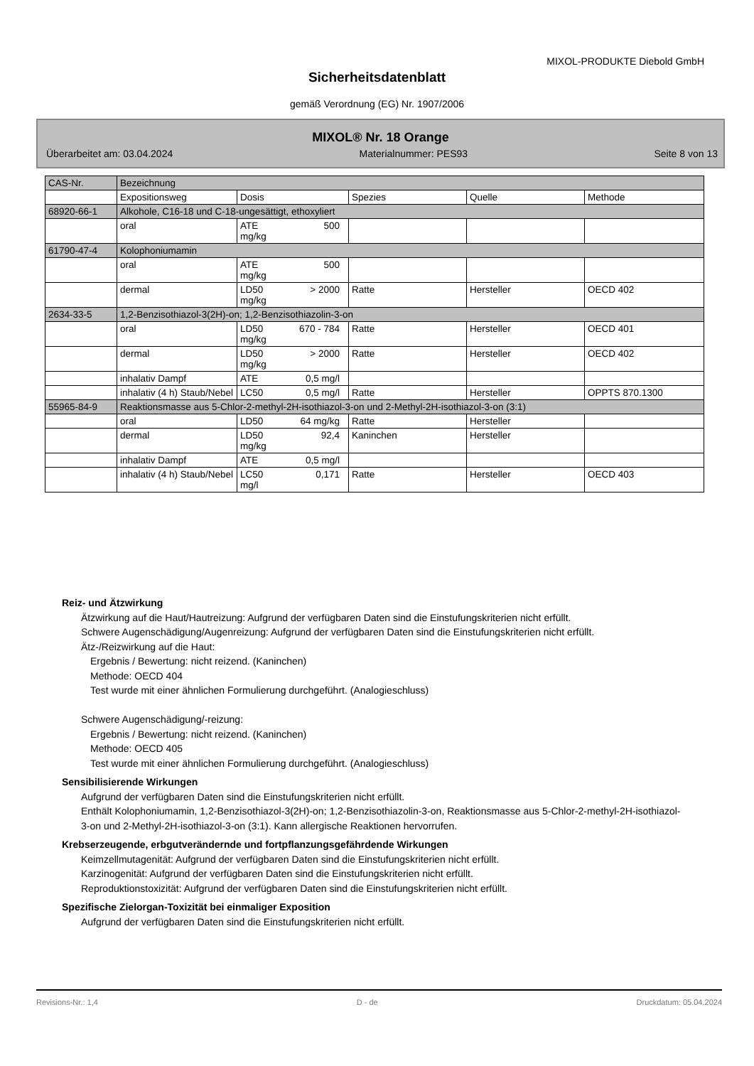MIXOL-PRODUKTE Diebold GmbH
Sicherheitsdatenblatt
gemäß Verordnung (EG) Nr. 1907/2006
MIXOL® Nr. 18 Orange
Überarbeitet am: 03.04.2024 Materialnummer: PES93 Seite 8 von 13
| CAS-Nr. | Bezeichnung | | | | |
| --- | --- | --- | --- | --- | --- |
| | Expositionsweg | Dosis | Spezies | Quelle | Methode |
| 68920-66-1 | Alkohole, C16-18 und C-18-ungesättigt, ethoxyliert | | | | |
| | oral | ATE 500 mg/kg | | | |
| 61790-47-4 | Kolophoniumamin | | | | |
| | oral | ATE 500 mg/kg | | | |
| | dermal | LD50 > 2000 mg/kg | Ratte | Hersteller | OECD 402 |
| 2634-33-5 | 1,2-Benzisothiazol-3(2H)-on; 1,2-Benzisothiazolin-3-on | | | | |
| | oral | LD50 670 - 784 mg/kg | Ratte | Hersteller | OECD 401 |
| | dermal | LD50 > 2000 mg/kg | Ratte | Hersteller | OECD 402 |
| | inhalativ Dampf | ATE 0,5 mg/l | | | |
| | inhalativ (4 h) Staub/Nebel | LC50 0,5 mg/l | Ratte | Hersteller | OPPTS 870.1300 |
| 55965-84-9 | Reaktionsmasse aus 5-Chlor-2-methyl-2H-isothiazol-3-on und 2-Methyl-2H-isothiazol-3-on (3:1) | | | | |
| | oral | LD50 64 mg/kg | Ratte | Hersteller | |
| | dermal | LD50 92,4 mg/kg | Kaninchen | Hersteller | |
| | inhalativ Dampf | ATE 0,5 mg/l | | | |
| | inhalativ (4 h) Staub/Nebel | LC50 0,171 mg/l | Ratte | Hersteller | OECD 403 |
Reiz- und Ätzwirkung
Ätzwirkung auf die Haut/Hautreizung: Aufgrund der verfügbaren Daten sind die Einstufungskriterien nicht erfüllt.
Schwere Augenschädigung/Augenreizung: Aufgrund der verfügbaren Daten sind die Einstufungskriterien nicht erfüllt.
Ätz-/Reizwirkung auf die Haut:
Ergebnis / Bewertung: nicht reizend. (Kaninchen)
Methode: OECD 404
Test wurde mit einer ähnlichen Formulierung durchgeführt. (Analogieschluss)
Schwere Augenschädigung/-reizung:
Ergebnis / Bewertung: nicht reizend. (Kaninchen)
Methode: OECD 405
Test wurde mit einer ähnlichen Formulierung durchgeführt. (Analogieschluss)
Sensibilisierende Wirkungen
Aufgrund der verfügbaren Daten sind die Einstufungskriterien nicht erfüllt.
Enthält Kolophoniumamin, 1,2-Benzisothiazol-3(2H)-on; 1,2-Benzisothiazolin-3-on, Reaktionsmasse aus 5-Chlor-2-methyl-2H-isothiazol-3-on und 2-Methyl-2H-isothiazol-3-on (3:1). Kann allergische Reaktionen hervorrufen.
Krebserzeugende, erbgutverändernde und fortpflanzungsgefährdende Wirkungen
Keimzellmutagenität: Aufgrund der verfügbaren Daten sind die Einstufungskriterien nicht erfüllt.
Karzinogenität: Aufgrund der verfügbaren Daten sind die Einstufungskriterien nicht erfüllt.
Reproduktionstoxizität: Aufgrund der verfügbaren Daten sind die Einstufungskriterien nicht erfüllt.
Spezifische Zielorgan-Toxizität bei einmaliger Exposition
Aufgrund der verfügbaren Daten sind die Einstufungskriterien nicht erfüllt.
Revisions-Nr.: 1,4 D - de Druckdatum: 05.04.2024